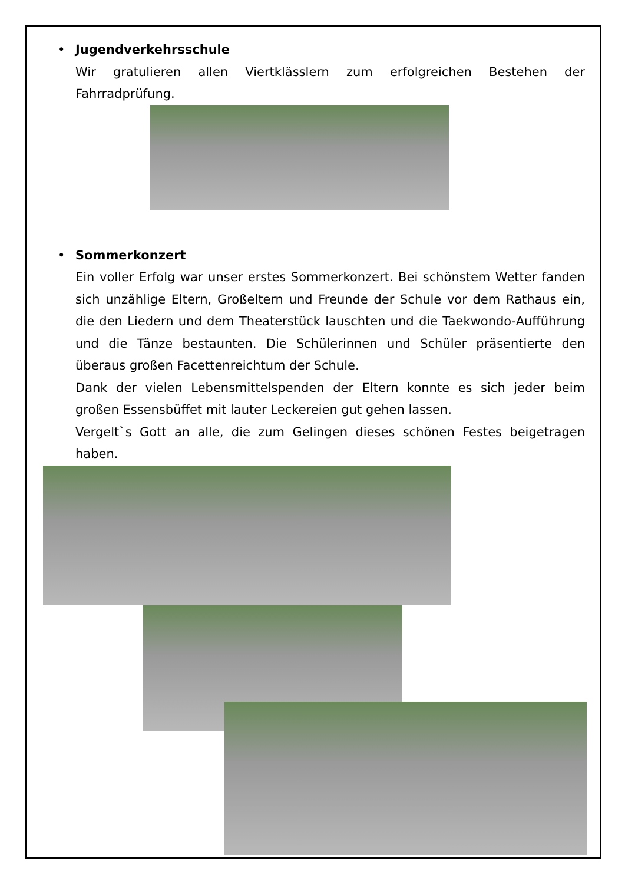•
Jugendverkehrsschule
Wir gratulieren allen Viertklässlern zum erfolgreichen Bestehen der Fahrradprüfung.
•
Sommerkonzert
Ein voller Erfolg war unser erstes Sommerkonzert. Bei schönstem Wetter fanden sich unzählige Eltern, Großeltern und Freunde der Schule vor dem Rathaus ein, die den Liedern und dem Theaterstück lauschten und die Taekwondo-Aufführung und die Tänze bestaunten. Die Schülerinnen und Schüler präsentierte den überaus großen Facettenreichtum der Schule.
Dank der vielen Lebensmittelspenden der Eltern konnte es sich jeder beim großen Essensbüffet mit lauter Leckereien gut gehen lassen.
Vergelt`s Gott an alle, die zum Gelingen dieses schönen Festes beigetragen haben.